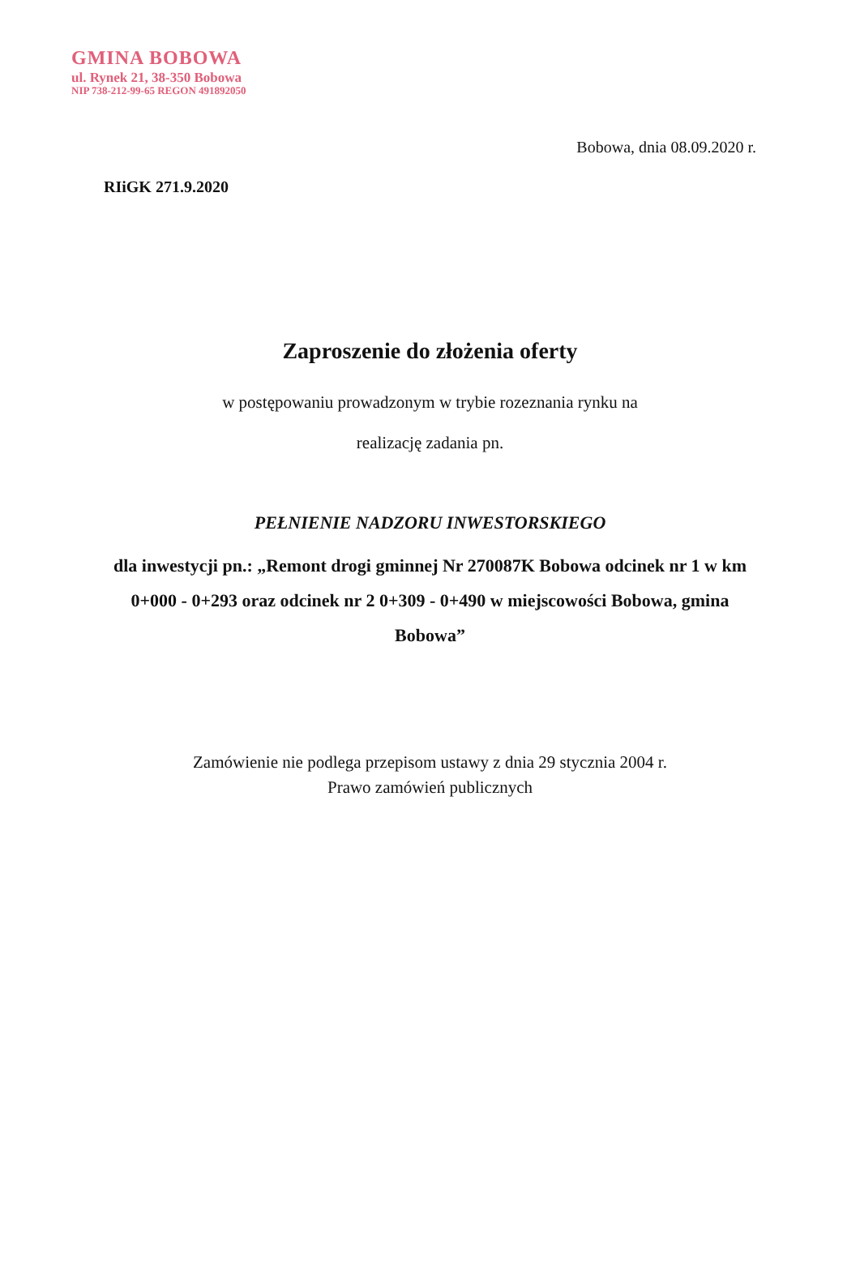GMINA BOBOWA
ul. Rynek 21, 38-350 Bobowa
NIP 738-212-99-65 REGON 491892050
Bobowa, dnia 08.09.2020 r.
RIiGK 271.9.2020
Zaproszenie do złożenia oferty
w postępowaniu prowadzonym w trybie rozeznania rynku na
realizację zadania pn.
PEŁNIENIE NADZORU INWESTORSKIEGO
dla inwestycji pn.: „Remont drogi gminnej Nr 270087K Bobowa odcinek nr 1 w km 0+000 - 0+293 oraz odcinek nr 2 0+309 - 0+490 w miejscowości Bobowa, gmina Bobowa”
Zamówienie nie podlega przepisom ustawy z dnia 29 stycznia 2004 r.
Prawo zamówień publicznych